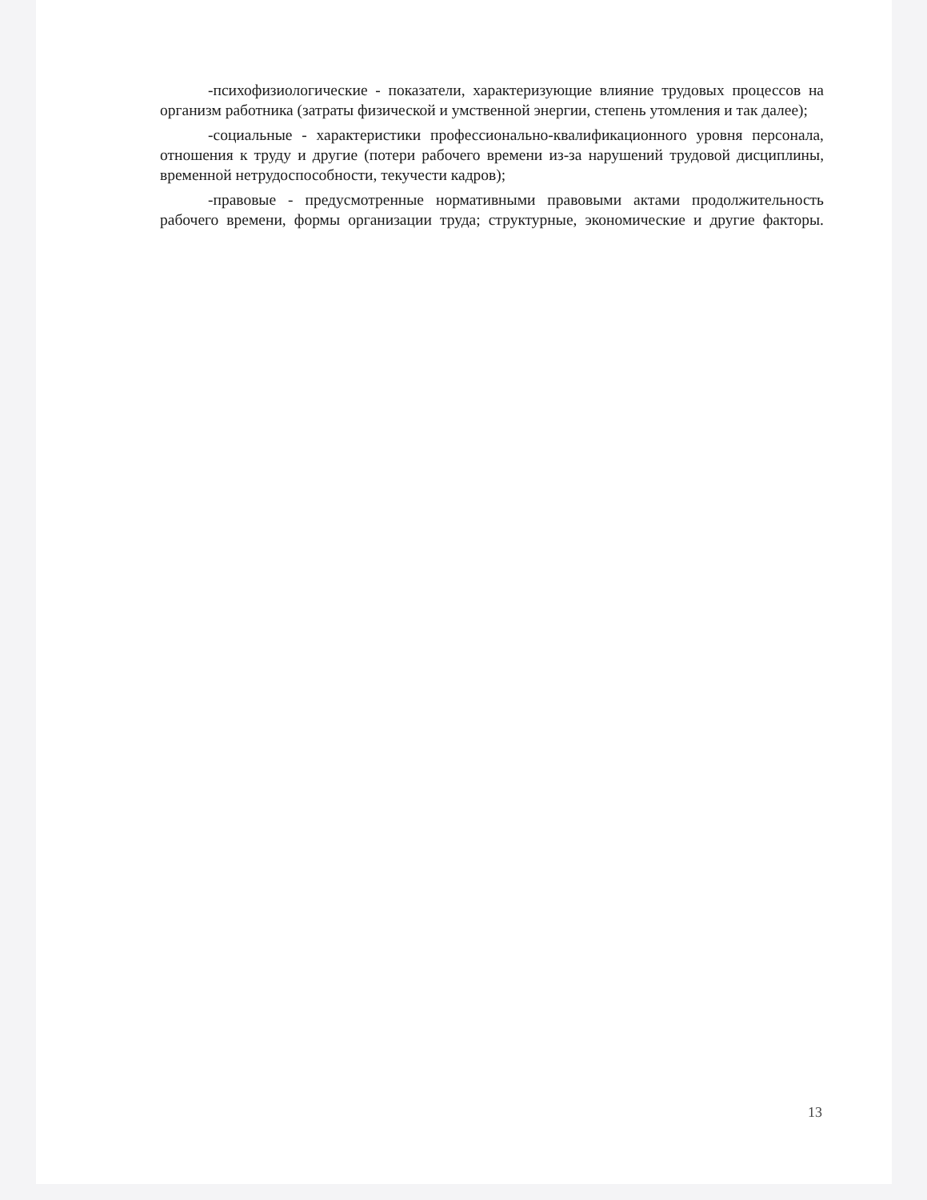-психофизиологические - показатели, характеризующие влияние трудовых процессов на организм работника (затраты физической и умственной энергии, степень утомления и так далее);
-социальные - характеристики профессионально-квалификационного уровня персонала, отношения к труду и другие (потери рабочего времени из-за нарушений трудовой дисциплины, временной нетрудоспособности, текучести кадров);
-правовые - предусмотренные нормативными правовыми актами продолжительность рабочего времени, формы организации труда; структурные, экономические и другие факторы.
13